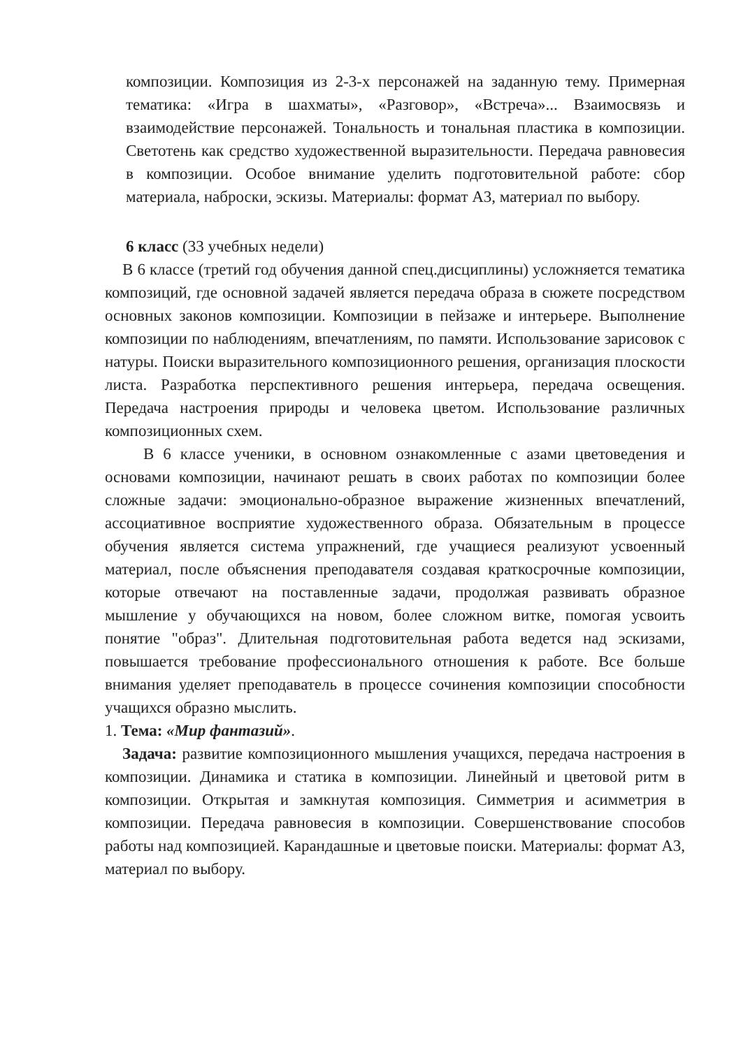композиции. Композиция из 2-3-х персонажей на заданную тему. Примерная тематика: «Игра в шахматы», «Разговор», «Встреча»... Взаимосвязь и взаимодействие персонажей. Тональность и тональная пластика в композиции. Светотень как средство художественной выразительности. Передача равновесия в композиции. Особое внимание уделить подготовительной работе: сбор материала, наброски, эскизы. Материалы: формат А3, материал по выбору.
6 класс (33 учебных недели)
В 6 классе (третий год обучения данной спец.дисциплины) усложняется тематика композиций, где основной задачей является передача образа в сюжете посредством основных законов композиции. Композиции в пейзаже и интерьере. Выполнение композиции по наблюдениям, впечатлениям, по памяти. Использование зарисовок с натуры. Поиски выразительного композиционного решения, организация плоскости листа. Разработка перспективного решения интерьера, передача освещения. Передача настроения природы и человека цветом. Использование различных композиционных схем.
В 6 классе ученики, в основном ознакомленные с азами цветоведения и основами композиции, начинают решать в своих работах по композиции более сложные задачи: эмоционально-образное выражение жизненных впечатлений, ассоциативное восприятие художественного образа. Обязательным в процессе обучения является система упражнений, где учащиеся реализуют усвоенный материал, после объяснения преподавателя создавая краткосрочные композиции, которые отвечают на поставленные задачи, продолжая развивать образное мышление у обучающихся на новом, более сложном витке, помогая усвоить понятие "образ". Длительная подготовительная работа ведется над эскизами, повышается требование профессионального отношения к работе. Все больше внимания уделяет преподаватель в процессе сочинения композиции способности учащихся образно мыслить.
1. Тема: «Мир фантазий».
Задача: развитие композиционного мышления учащихся, передача настроения в композиции. Динамика и статика в композиции. Линейный и цветовой ритм в композиции. Открытая и замкнутая композиция. Симметрия и асимметрия в композиции. Передача равновесия в композиции. Совершенствование способов работы над композицией. Карандашные и цветовые поиски. Материалы: формат А3, материал по выбору.